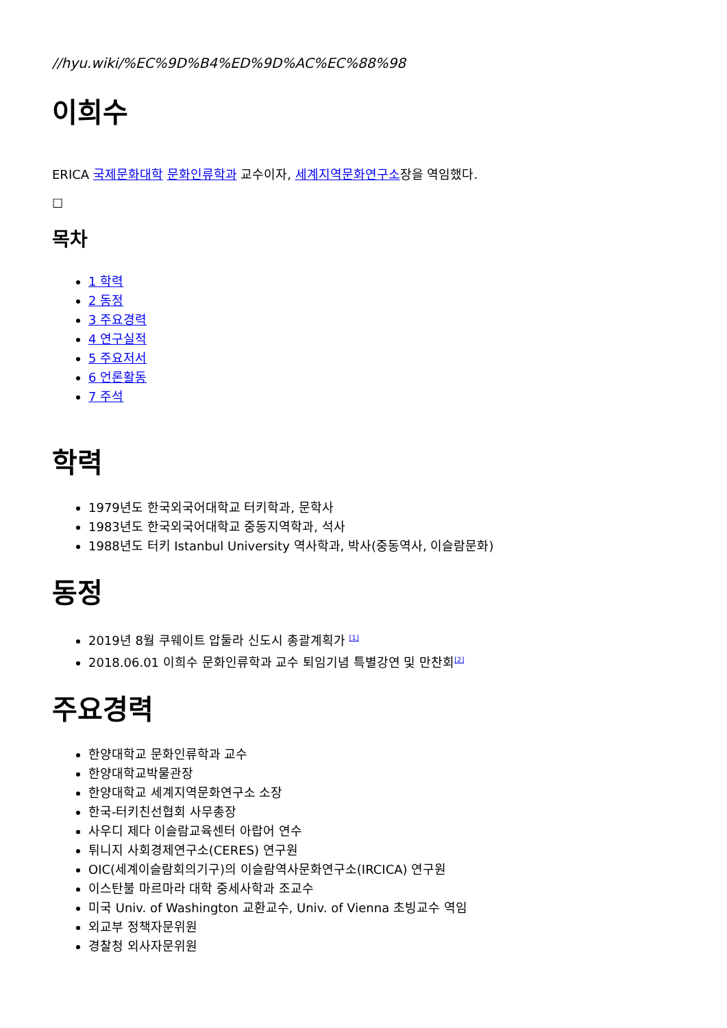//hyu.wiki/%EC%9D%B4%ED%9D%AC%EC%88%98
이희수
ERICA 국제문화대학 문화인류학과 교수이자, 세계지역문화연구소장을 역임했다.
☐
목차
1 학력
2 동정
3 주요경력
4 연구실적
5 주요저서
6 언론활동
7 주석
학력
1979년도 한국외국어대학교 터키학과, 문학사
1983년도 한국외국어대학교 중동지역학과, 석사
1988년도 터키 Istanbul University 역사학과, 박사(중동역사, 이슬람문화)
동정
2019년 8월 쿠웨이트 압둘라 신도시 총괄계획가 <sup>[1]</sup>
2018.06.01 이희수 문화인류학과 교수 퇴임기념 특별강연 및 만찬회<sup>[2]</sup>
주요경력
한양대학교 문화인류학과 교수
한양대학교박물관장
한양대학교 세계지역문화연구소 소장
한국-터키친선협회 사무총장
사우디 제다 이슬람교육센터 아랍어 연수
튀니지 사회경제연구소(CERES) 연구원
OIC(세계이슬람회의기구)의 이슬람역사문화연구소(IRCICA) 연구원
이스탄불 마르마라 대학 중세사학과 조교수
미국 Univ. of Washington 교환교수, Univ. of Vienna 초빙교수 역임
외교부 정책자문위원
경찰청 외사자문위원